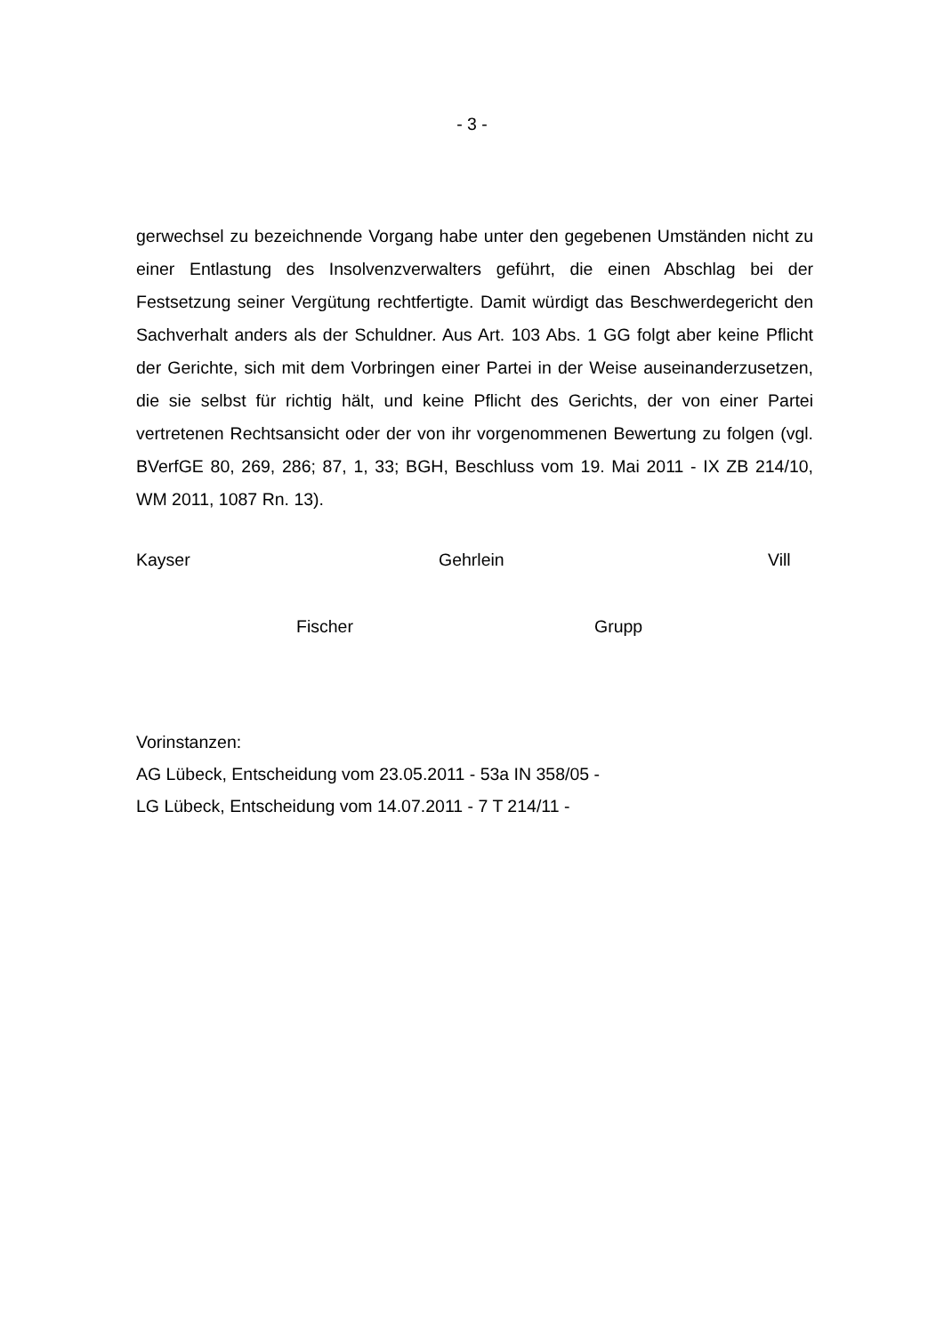- 3 -
gerwechsel zu bezeichnende Vorgang habe unter den gegebenen Umständen nicht zu einer Entlastung des Insolvenzverwalters geführt, die einen Abschlag bei der Festsetzung seiner Vergütung rechtfertigte. Damit würdigt das Beschwerdegericht den Sachverhalt anders als der Schuldner. Aus Art. 103 Abs. 1 GG folgt aber keine Pflicht der Gerichte, sich mit dem Vorbringen einer Partei in der Weise auseinanderzusetzen, die sie selbst für richtig hält, und keine Pflicht des Gerichts, der von einer Partei vertretenen Rechtsansicht oder der von ihr vorgenommenen Bewertung zu folgen (vgl. BVerfGE 80, 269, 286; 87, 1, 33; BGH, Beschluss vom 19. Mai 2011 - IX ZB 214/10, WM 2011, 1087 Rn. 13).
Kayser Gehrlein Vill
Fischer Grupp
Vorinstanzen:
AG Lübeck, Entscheidung vom 23.05.2011 - 53a IN 358/05 -
LG Lübeck, Entscheidung vom 14.07.2011 - 7 T 214/11 -